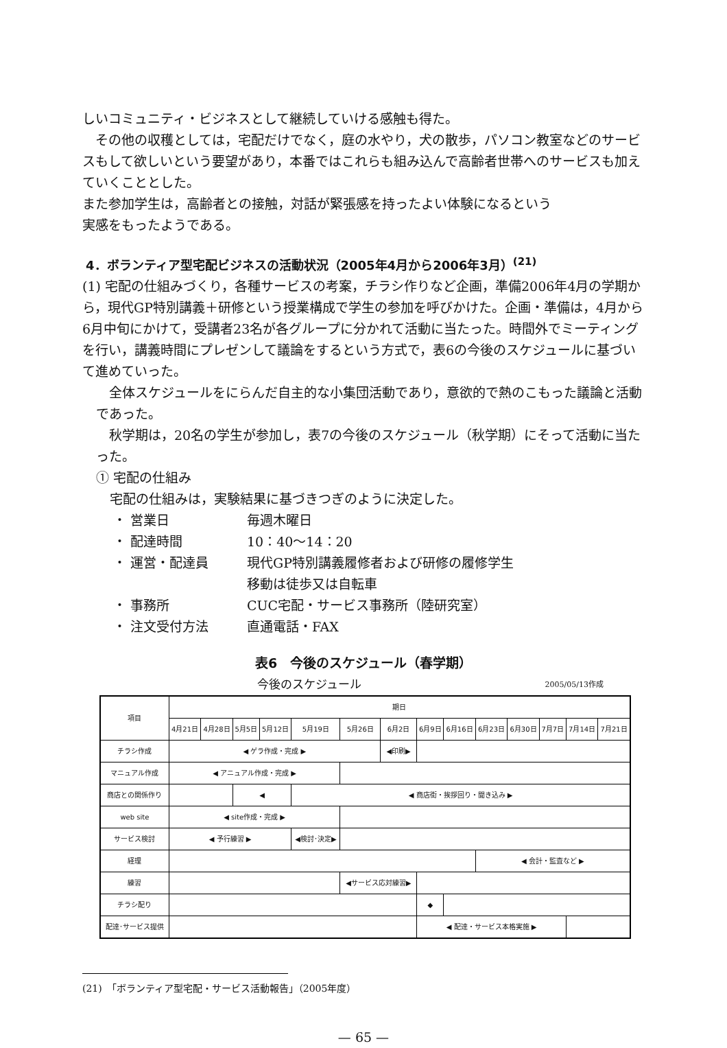しいコミュニティ・ビジネスとして継続していける感触も得た。
その他の収穫としては，宅配だけでなく，庭の水やり，犬の散歩，パソコン教室などのサービスもして欲しいという要望があり，本番ではこれらも組み込んで高齢者世帯へのサービスも加えていくこととした。
また参加学生は，高齢者との接触，対話が緊張感を持ったよい体験になるという
実感をもったようである。
4．ボランティア型宅配ビジネスの活動状況（2005年4月から2006年3月）<sup>(21)</sup>
(1) 宅配の仕組みづくり，各種サービスの考案，チラシ作りなど企画，準備2006年4月の学期から，現代GP特別講義＋研修という授業構成で学生の参加を呼びかけた。企画・準備は，4月から6月中旬にかけて，受講者23名が各グループに分かれて活動に当たった。時間外でミーティングを行い，講義時間にプレゼンして議論をするという方式で，表6の今後のスケジュールに基づいて進めていった。
全体スケジュールをにらんだ自主的な小集団活動であり，意欲的で熱のこもった議論と活動であった。
秋学期は，20名の学生が参加し，表7の今後のスケジュール（秋学期）にそって活動に当たった。
① 宅配の仕組み
宅配の仕組みは，実験結果に基づきつぎのように決定した。
・ 営業日 毎週木曜日 ・ 配達時間 10：40〜14：20 ・ 運営・配達員 現代GP特別講義履修者および研修の履修学生
移動は徒歩又は自転車 ・ 事務所 CUC宅配・サービス事務所（陸研究室） ・ 注文受付方法 直通電話・FAX
表6　今後のスケジュール（春学期）
今後のスケジュール 2005/05/13作成
| 項目 | 期日 | | | | | | | | | | | | | |
| --- | --- | --- | --- | --- | --- | --- | --- | --- | --- | --- | --- | --- | --- | --- |
| | 4月21日 | 4月28日 | 5月5日 | 5月12日 | 5月19日 | 5月26日 | 6月2日 | 6月9日 | 6月16日 | 6月23日 | 6月30日 | 7月7日 | 7月14日 | 7月21日 |
| チラシ作成 | ◀ ゲラ作成・完成 ▶ | | | | | | ◀印刷▶ | | | | | | | |
| マニュアル作成 | ◀ アニュアル作成・完成 ▶ | | | | | | | | | | | | | |
| 商店との関係作り | | | ◀ | | ◀ 商店街・挨拶回り・聞き込み ▶ | | | | | | | | | |
| web site | ◀ site作成・完成 ▶ | | | | | | | | | | | | | |
| サービス検討 | ◀ 予行練習 ▶ | | | | ◀検討･決定▶ | | | | | | | | | |
| 経理 | | | | | | | | | | ◀ 会計・監査など ▶ | | | | |
| 練習 | | | | | | ◀サービス応対練習▶ | | | | | | | | |
| チラシ配り | | | | | | | | ◆ | | | | | | |
| 配達･サービス提供 | | | | | | | | ◀ 配達・サービス本格実施 ▶ | | | | | | |
(21)　「ボランティア型宅配・サービス活動報告」（2005年度）
— 65 —